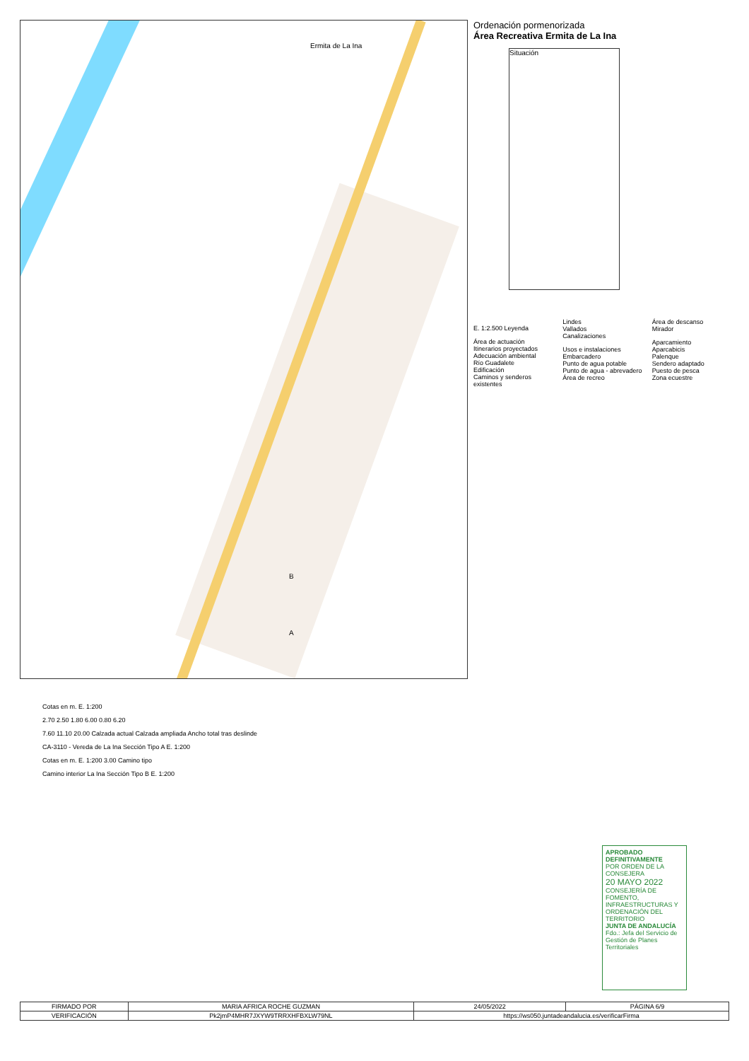Ermita de La Ina
B
A
Ordenación pormenorizada
Área Recreativa Ermita de La Ina
Situación
E. 1:2.500 Leyenda
Área de actuación
Itinerarios proyectados
Adecuación ambiental
Río Guadalete
Edificación
Caminos y senderos existentes
Lindes
Vallados
Canalizaciones
Usos e instalaciones
Embarcadero
Punto de agua potable
Punto de agua - abrevadero
Área de recreo
Área de descanso
Mirador
Aparcamiento
Aparcabicis
Palenque
Sendero adaptado
Puesto de pesca
Zona ecuestre
Cotas en m. E. 1:200
2.70 2.50 1.80 6.00 0.80 6.20
7.60 11.10 20.00 Calzada actual Calzada ampliada Ancho total tras deslinde
CA-3110 - Vereda de La Ina Sección Tipo A E. 1:200
Cotas en m. E. 1:200 3.00 Camino tipo
Camino interior La Ina Sección Tipo B E. 1:200
APROBADO DEFINITIVAMENTE
POR ORDEN DE LA CONSEJERA
20 MAYO 2022
CONSEJERÍA DE FOMENTO, INFRAESTRUCTURAS Y ORDENACIÓN DEL TERRITORIO
JUNTA DE ANDALUCÍA
Fdo.: Jefa del Servicio de Gestión de Planes Territoriales
| FIRMADO POR | MARIA AFRICA ROCHE GUZMAN | | 24/05/2022 | PÁGINA 6/9 |
| VERIFICACIÓN | Pk2jmP4MHR7JXYW9TRRXHFBXLW79NL | https://ws050.juntadeandalucia.es/verificarFirma | | |